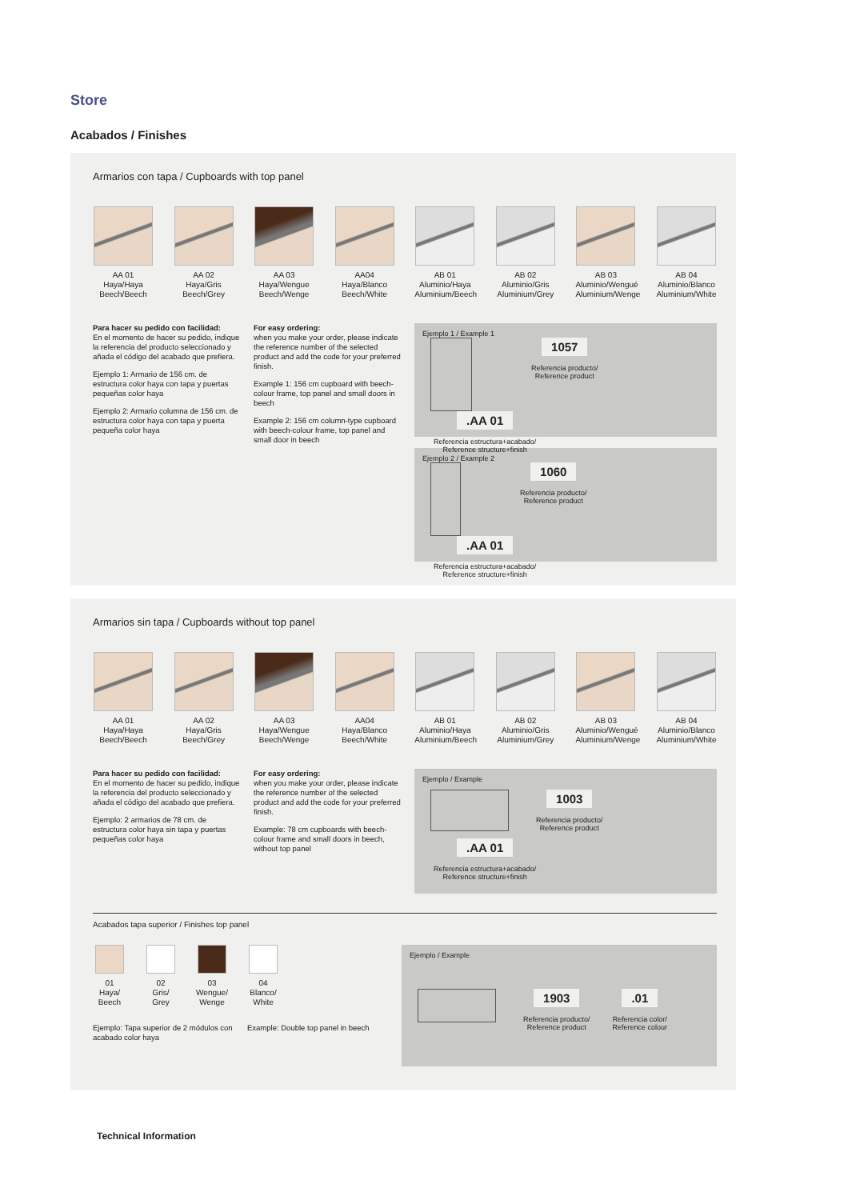Store
Acabados / Finishes
Armarios con tapa / Cupboards with top panel
AA 01
Haya/Haya
Beech/Beech
AA 02
Haya/Gris
Beech/Grey
AA 03
Haya/Wengue
Beech/Wenge
AA04
Haya/Blanco
Beech/White
AB 01
Aluminio/Haya
Aluminium/Beech
AB 02
Aluminio/Gris
Aluminium/Grey
AB 03
Aluminio/Wengué
Aluminium/Wenge
AB 04
Aluminio/Blanco
Aluminium/White
Para hacer su pedido con facilidad:
En el momento de hacer su pedido, indique la referencia del producto seleccionado y añada el código del acabado que prefiera.
Ejemplo 1: Armario de 156 cm. de estructura color haya con tapa y puertas pequeñas color haya
Ejemplo 2: Armario columna de 156 cm. de estructura color haya con tapa y puerta pequeña color haya
For easy ordering:
when you make your order, please indicate the reference number of the selected product and add the code for your preferred finish.
Example 1: 156 cm cupboard with beech-colour frame, top panel and small doors in beech
Example 2: 156 cm column-type cupboard with beech-colour frame, top panel and small door in beech
Ejemplo 1 / Example 1
1057
Referencia producto/
Reference product
.AA 01
Referencia estructura+acabado/
Reference structure+finish
Ejemplo 2 / Example 2
1060
Referencia producto/
Reference product
.AA 01
Referencia estructura+acabado/
Reference structure+finish
Armarios sin tapa / Cupboards without top panel
AA 01
Haya/Haya
Beech/Beech
AA 02
Haya/Gris
Beech/Grey
AA 03
Haya/Wengue
Beech/Wenge
AA04
Haya/Blanco
Beech/White
AB 01
Aluminio/Haya
Aluminium/Beech
AB 02
Aluminio/Gris
Aluminium/Grey
AB 03
Aluminio/Wengué
Aluminium/Wenge
AB 04
Aluminio/Blanco
Aluminium/White
Para hacer su pedido con facilidad:
En el momento de hacer su pedido, indique la referencia del producto seleccionado y añada el código del acabado que prefiera.
Ejemplo: 2 armarios de 78 cm. de estructura color haya sin tapa y puertas pequeñas color haya
For easy ordering:
when you make your order, please indicate the reference number of the selected product and add the code for your preferred finish.
Example: 78 cm cupboards with beech-colour frame and small doors in beech, without top panel
Ejemplo / Example
1003
Referencia producto/
Reference product
.AA 01
Referencia estructura+acabado/
Reference structure+finish
Acabados tapa superior / Finishes top panel
01
Haya/
Beech
02
Gris/
Grey
03
Wengue/
Wenge
04
Blanco/
White
Ejemplo: Tapa superior de 2 módulos con acabado color haya
Example: Double top panel in beech
Ejemplo / Example
1903
Referencia producto/
Reference product
.01
Referencia color/
Reference colour
Technical Information